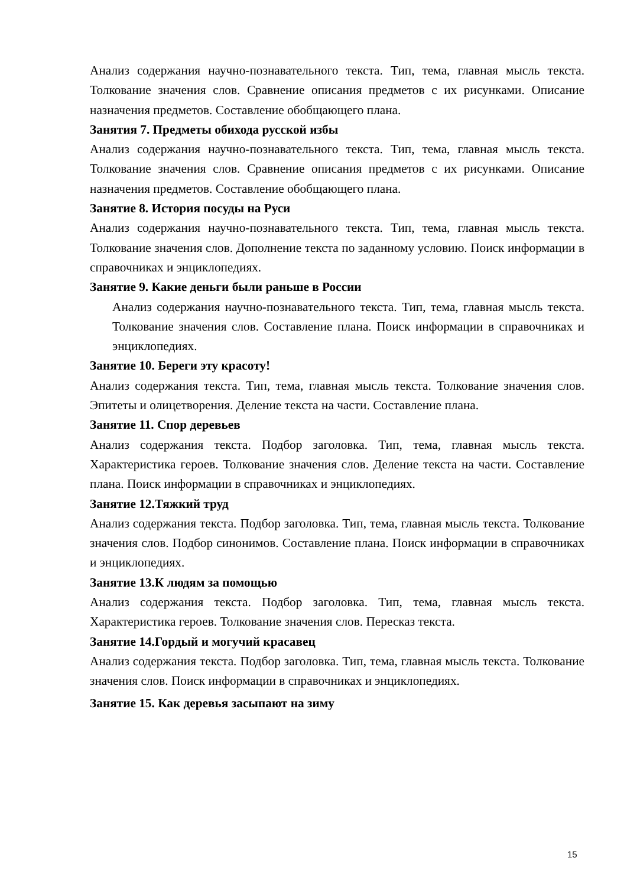Анализ содержания научно-познавательного текста. Тип, тема, главная мысль текста. Толкование значения слов. Сравнение описания предметов с их рисунками. Описание назначения предметов. Составление обобщающего плана.
Занятия 7. Предметы обихода русской избы
Анализ содержания научно-познавательного текста. Тип, тема, главная мысль текста. Толкование значения слов. Сравнение описания предметов с их рисунками. Описание назначения предметов. Составление обобщающего плана.
Занятие 8. История посуды на Руси
Анализ содержания научно-познавательного текста. Тип, тема, главная мысль текста. Толкование значения слов. Дополнение текста по заданному условию. Поиск информации в справочниках и энциклопедиях.
Занятие 9. Какие деньги были раньше в России
Анализ содержания научно-познавательного текста. Тип, тема, главная мысль текста. Толкование значения слов. Составление плана. Поиск информации в справочниках и энциклопедиях.
Занятие 10. Береги эту красоту!
Анализ содержания текста. Тип, тема, главная мысль текста. Толкование значения слов. Эпитеты и олицетворения. Деление текста на части. Составление плана.
Занятие 11. Спор деревьев
Анализ содержания текста. Подбор заголовка. Тип, тема, главная мысль текста. Характеристика героев. Толкование значения слов. Деление текста на части. Составление плана. Поиск информации в справочниках и энциклопедиях.
Занятие 12.Тяжкий труд
Анализ содержания текста. Подбор заголовка. Тип, тема, главная мысль текста. Толкование значения слов. Подбор синонимов. Составление плана. Поиск информации в справочниках и энциклопедиях.
Занятие 13.К людям за помощью
Анализ содержания текста. Подбор заголовка. Тип, тема, главная мысль текста. Характеристика героев. Толкование значения слов. Пересказ текста.
Занятие 14.Гордый и могучий красавец
Анализ содержания текста. Подбор заголовка. Тип, тема, главная мысль текста. Толкование значения слов. Поиск информации в справочниках и энциклопедиях.
Занятие 15. Как деревья засыпают на зиму
15